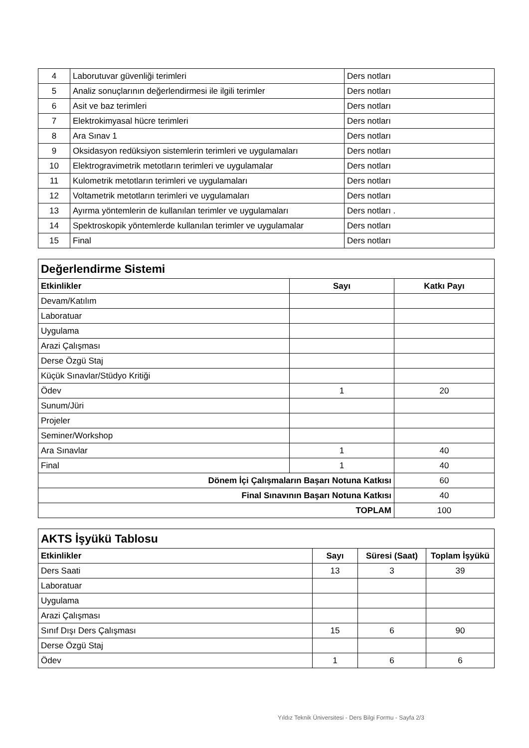| 4 | Laborutuvar güvenliği terimleri | Ders notları |
| 5 | Analiz sonuçlarının değerlendirmesi ile ilgili terimler | Ders notları |
| 6 | Asit ve baz terimleri | Ders notları |
| 7 | Elektrokimyasal hücre terimleri | Ders notları |
| 8 | Ara Sınav 1 | Ders notları |
| 9 | Oksidasyon redüksiyon sistemlerin terimleri ve uygulamaları | Ders notları |
| 10 | Elektrogravimetrik metotların terimleri ve uygulamalar | Ders notları |
| 11 | Kulometrik metotların terimleri ve uygulamaları | Ders notları |
| 12 | Voltametrik metotların terimleri ve uygulamaları | Ders notları |
| 13 | Ayırma yöntemlerin de kullanılan terimler ve uygulamaları | Ders notları . |
| 14 | Spektroskopik yöntemlerde kullanılan terimler ve uygulamalar | Ders notları |
| 15 | Final | Ders notları |
| Değerlendirme Sistemi | | |
| Etkinlikler | Sayı | Katkı Payı |
| Devam/Katılım | | |
| Laboratuar | | |
| Uygulama | | |
| Arazi Çalışması | | |
| Derse Özgü Staj | | |
| Küçük Sınavlar/Stüdyo Kritiği | | |
| Ödev | 1 | 20 |
| Sunum/Jüri | | |
| Projeler | | |
| Seminer/Workshop | | |
| Ara Sınavlar | 1 | 40 |
| Final | 1 | 40 |
| Dönem İçi Çalışmaların Başarı Notuna Katkısı | | 60 |
| Final Sınavının Başarı Notuna Katkısı | | 40 |
| TOPLAM | | 100 |
| AKTS İşyükü Tablosu | | | |
| Etkinlikler | Sayı | Süresi (Saat) | Toplam İşyükü |
| Ders Saati | 13 | 3 | 39 |
| Laboratuar | | | |
| Uygulama | | | |
| Arazi Çalışması | | | |
| Sınıf Dışı Ders Çalışması | 15 | 6 | 90 |
| Derse Özgü Staj | | | |
| Ödev | 1 | 6 | 6 |
Yıldız Teknik Üniversitesi - Ders Bilgi Formu - Sayfa 2/3